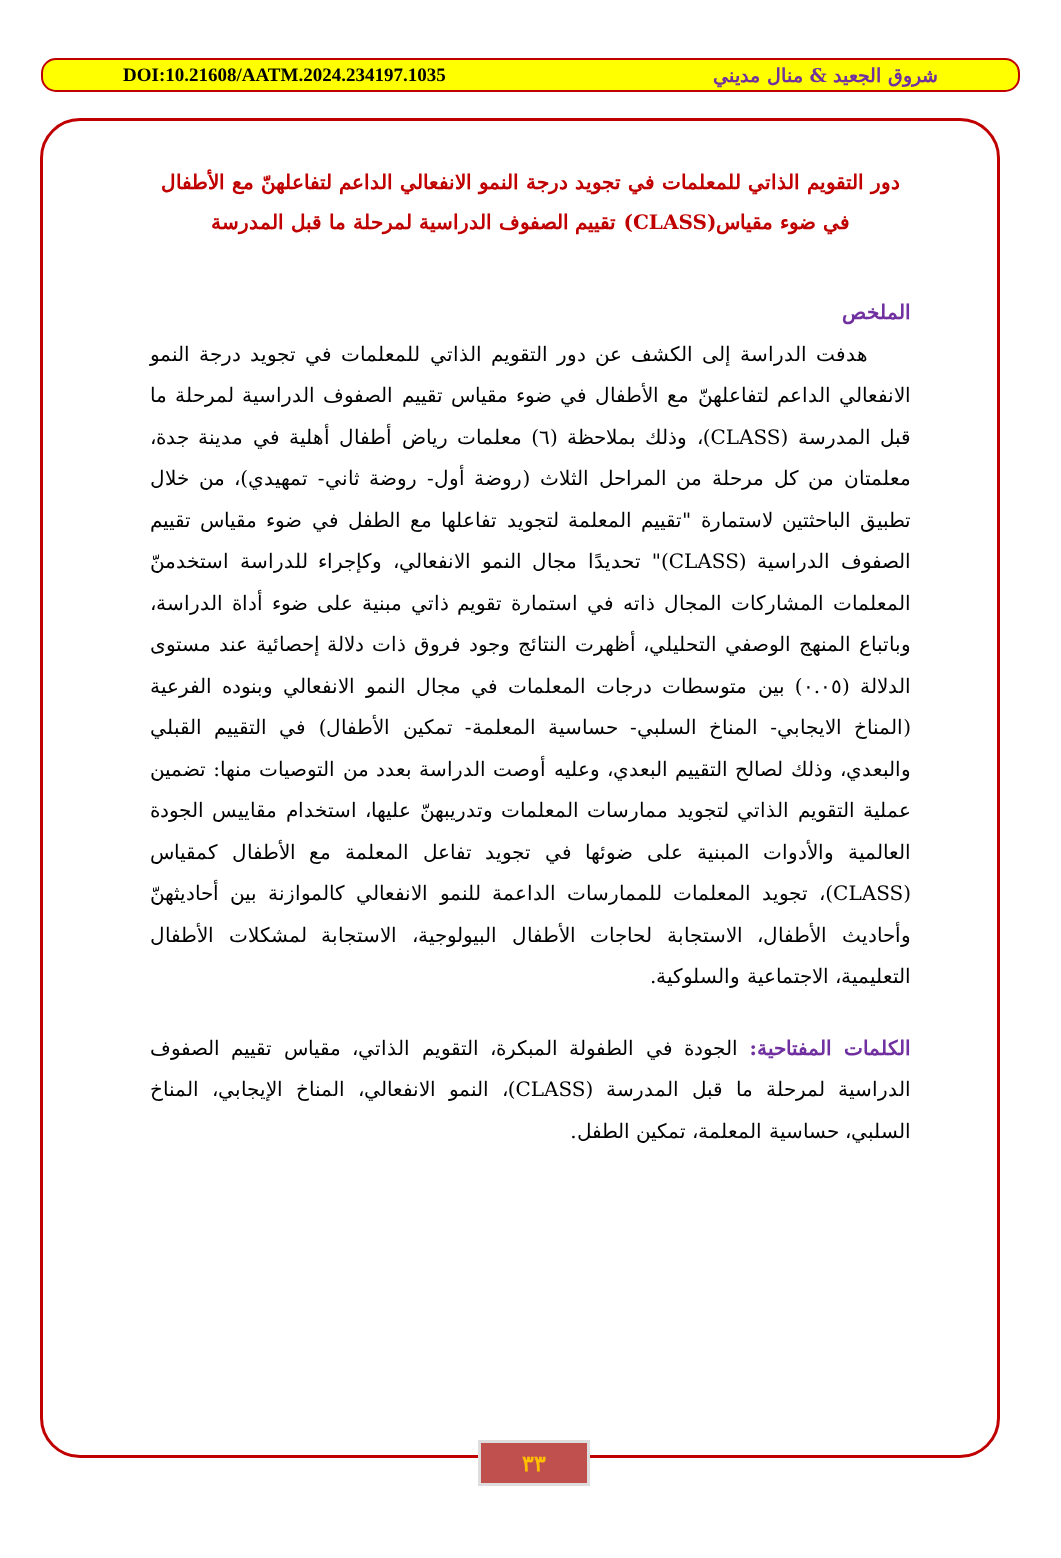DOI:10.21608/AATM.2024.234197.1035 شروق الجعيد & منال مديني
دور التقويم الذاتي للمعلمات في تجويد درجة النمو الانفعالي الداعم لتفاعلهنّ مع الأطفال في ضوء مقياس(CLASS) تقييم الصفوف الدراسية لمرحلة ما قبل المدرسة
الملخص
هدفت الدراسة إلى الكشف عن دور التقويم الذاتي للمعلمات في تجويد درجة النمو الانفعالي الداعم لتفاعلهنّ مع الأطفال في ضوء مقياس تقييم الصفوف الدراسية لمرحلة ما قبل المدرسة (CLASS)، وذلك بملاحظة (٦) معلمات رياض أطفال أهلية في مدينة جدة، معلمتان من كل مرحلة من المراحل الثلاث (روضة أول- روضة ثاني- تمهيدي)، من خلال تطبيق الباحثتين لاستمارة "تقييم المعلمة لتجويد تفاعلها مع الطفل في ضوء مقياس تقييم الصفوف الدراسية (CLASS)" تحديدًا مجال النمو الانفعالي، وكإجراء للدراسة استخدمنّ المعلمات المشاركات المجال ذاته في استمارة تقويم ذاتي مبنية على ضوء أداة الدراسة، وباتباع المنهج الوصفي التحليلي، أظهرت النتائج وجود فروق ذات دلالة إحصائية عند مستوى الدلالة (٠.٠٥) بين متوسطات درجات المعلمات في مجال النمو الانفعالي وبنوده الفرعية (المناخ الايجابي- المناخ السلبي- حساسية المعلمة- تمكين الأطفال) في التقييم القبلي والبعدي، وذلك لصالح التقييم البعدي، وعليه أوصت الدراسة بعدد من التوصيات منها: تضمين عملية التقويم الذاتي لتجويد ممارسات المعلمات وتدريبهنّ عليها، استخدام مقاييس الجودة العالمية والأدوات المبنية على ضوئها في تجويد تفاعل المعلمة مع الأطفال كمقياس (CLASS)، تجويد المعلمات للممارسات الداعمة للنمو الانفعالي كالموازنة بين أحاديثهنّ وأحاديث الأطفال، الاستجابة لحاجات الأطفال البيولوجية، الاستجابة لمشكلات الأطفال التعليمية، الاجتماعية والسلوكية.
الكلمات المفتاحية: الجودة في الطفولة المبكرة، التقويم الذاتي، مقياس تقييم الصفوف الدراسية لمرحلة ما قبل المدرسة (CLASS)، النمو الانفعالي، المناخ الإيجابي، المناخ السلبي، حساسية المعلمة، تمكين الطفل.
٣٣